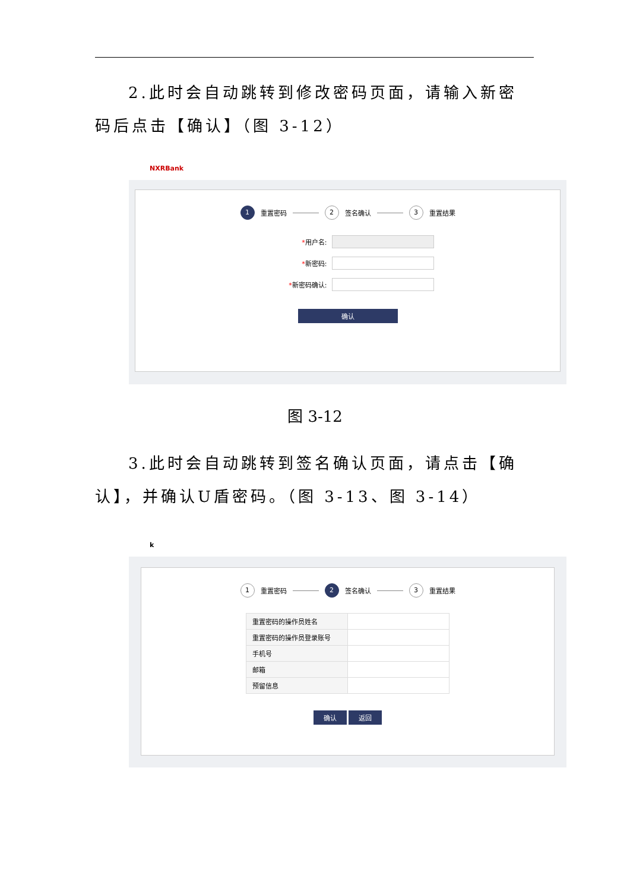2.此时会自动跳转到修改密码页面，请输入新密码后点击【确认】（图 3-12）
NXRBank
1 重置密码 2 签名确认 3 重置结果
*用户名:
*新密码:
*新密码确认:
确认
图 3-12
3.此时会自动跳转到签名确认页面，请点击【确认】，并确认U盾密码。（图 3-13、图 3-14）
k
1 重置密码 2 签名确认 3 重置结果
| 重置密码的操作员姓名 | |
| 重置密码的操作员登录账号 | |
| 手机号 | |
| 邮箱 | |
| 预留信息 | |
确认 返回